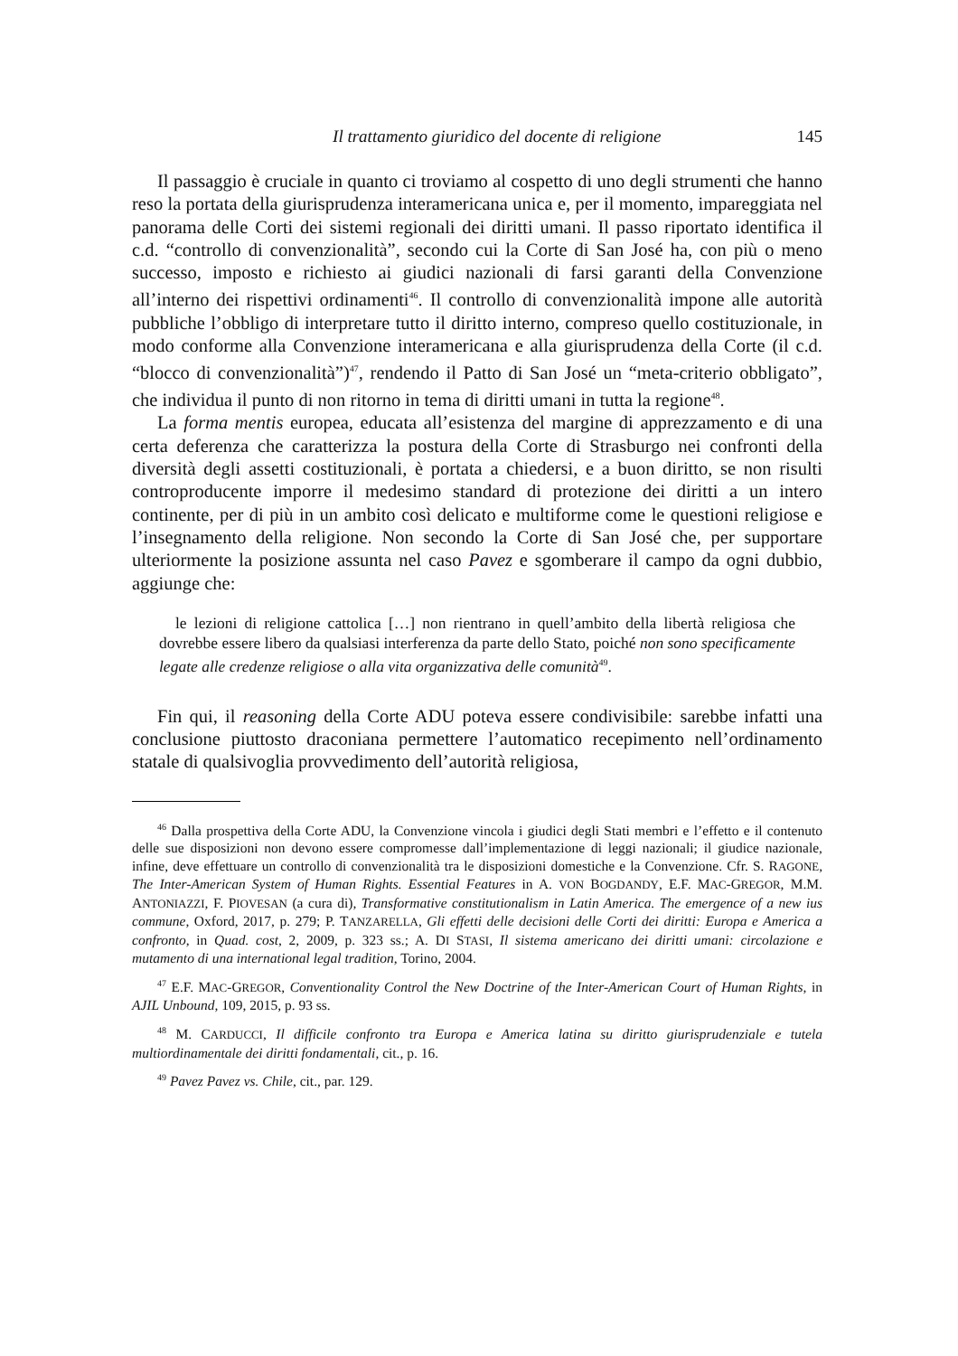Il trattamento giuridico del docente di religione 145
Il passaggio è cruciale in quanto ci troviamo al cospetto di uno degli strumenti che hanno reso la portata della giurisprudenza interamericana unica e, per il momento, impareggiata nel panorama delle Corti dei sistemi regionali dei diritti umani. Il passo riportato identifica il c.d. “controllo di convenzionalità”, secondo cui la Corte di San José ha, con più o meno successo, imposto e richiesto ai giudici nazionali di farsi garanti della Convenzione all’interno dei rispettivi ordinamenti<sup>46</sup>. Il controllo di convenzionalità impone alle autorità pubbliche l’obbligo di interpretare tutto il diritto interno, compreso quello costituzionale, in modo conforme alla Convenzione interamericana e alla giurisprudenza della Corte (il c.d. “blocco di convenzionalità”)<sup>47</sup>, rendendo il Patto di San José un “meta-criterio obbligato”, che individua il punto di non ritorno in tema di diritti umani in tutta la regione<sup>48</sup>.
La forma mentis europea, educata all’esistenza del margine di apprezzamento e di una certa deferenza che caratterizza la postura della Corte di Strasburgo nei confronti della diversità degli assetti costituzionali, è portata a chiedersi, e a buon diritto, se non risulti controproducente imporre il medesimo standard di protezione dei diritti a un intero continente, per di più in un ambito così delicato e multiforme come le questioni religiose e l’insegnamento della religione. Non secondo la Corte di San José che, per supportare ulteriormente la posizione assunta nel caso Pavez e sgomberare il campo da ogni dubbio, aggiunge che:
le lezioni di religione cattolica […] non rientrano in quell’ambito della libertà religiosa che dovrebbe essere libero da qualsiasi interferenza da parte dello Stato, poiché non sono specificamente legate alle credenze religiose o alla vita organizzativa delle comunità<sup>49</sup>.
Fin qui, il reasoning della Corte ADU poteva essere condivisibile: sarebbe infatti una conclusione piuttosto draconiana permettere l’automatico recepimento nell’ordinamento statale di qualsivoglia provvedimento dell’autorità religiosa,
<sup>46</sup> Dalla prospettiva della Corte ADU, la Convenzione vincola i giudici degli Stati membri e l’effetto e il contenuto delle sue disposizioni non devono essere compromesse dall’implementazione di leggi nazionali; il giudice nazionale, infine, deve effettuare un controllo di convenzionalità tra le disposizioni domestiche e la Convenzione. Cfr. S. RAGONE, The Inter-American System of Human Rights. Essential Features in A. VON BOGDANDY, E.F. MAC-GREGOR, M.M. ANTONIAZZI, F. PIOVESAN (a cura di), Transformative constitutionalism in Latin America. The emergence of a new ius commune, Oxford, 2017, p. 279; P. TANZARELLA, Gli effetti delle decisioni delle Corti dei diritti: Europa e America a confronto, in Quad. cost, 2, 2009, p. 323 ss.; A. DI STASI, Il sistema americano dei diritti umani: circolazione e mutamento di una international legal tradition, Torino, 2004.
<sup>47</sup> E.F. MAC-GREGOR, Conventionality Control the New Doctrine of the Inter-American Court of Human Rights, in AJIL Unbound, 109, 2015, p. 93 ss.
<sup>48</sup> M. CARDUCCI, Il difficile confronto tra Europa e America latina su diritto giurisprudenziale e tutela multiordinamentale dei diritti fondamentali, cit., p. 16.
<sup>49</sup> Pavez Pavez vs. Chile, cit., par. 129.